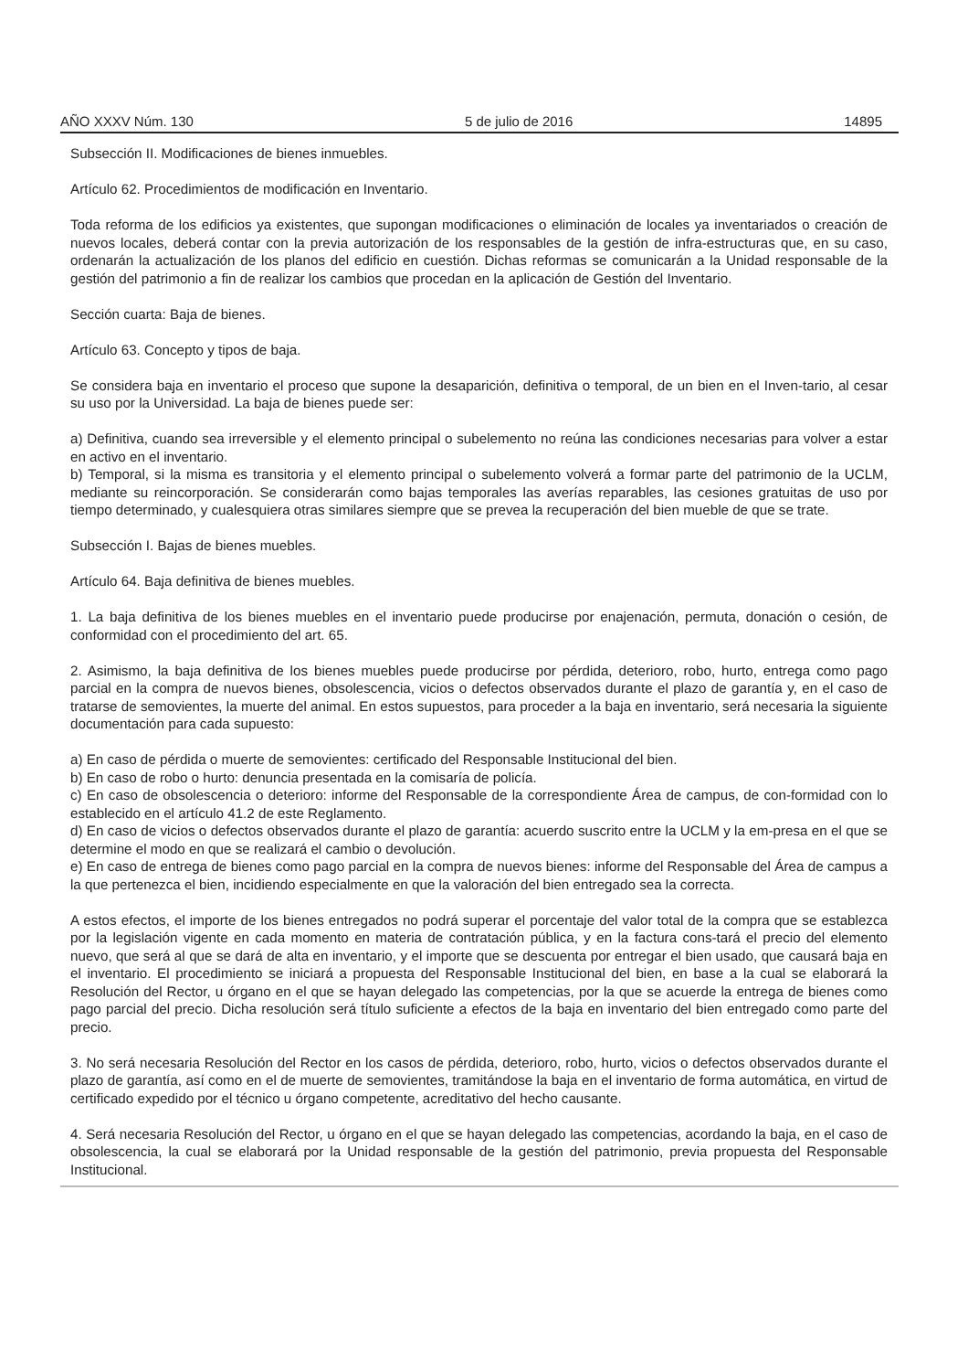AÑO XXXV Núm. 130 5 de julio de 2016 14895
Subsección II. Modificaciones de bienes inmuebles.
Artículo 62. Procedimientos de modificación en Inventario.
Toda reforma de los edificios ya existentes, que supongan modificaciones o eliminación de locales ya inventariados o creación de nuevos locales, deberá contar con la previa autorización de los responsables de la gestión de infra-estructuras que, en su caso, ordenarán la actualización de los planos del edificio en cuestión. Dichas reformas se comunicarán a la Unidad responsable de la gestión del patrimonio a fin de realizar los cambios que procedan en la aplicación de Gestión del Inventario.
Sección cuarta: Baja de bienes.
Artículo 63. Concepto y tipos de baja.
Se considera baja en inventario el proceso que supone la desaparición, definitiva o temporal, de un bien en el Inven-tario, al cesar su uso por la Universidad. La baja de bienes puede ser:
a) Definitiva, cuando sea irreversible y el elemento principal o subelemento no reúna las condiciones necesarias para volver a estar en activo en el inventario.
b) Temporal, si la misma es transitoria y el elemento principal o subelemento volverá a formar parte del patrimonio de la UCLM, mediante su reincorporación. Se considerarán como bajas temporales las averías reparables, las cesiones gratuitas de uso por tiempo determinado, y cualesquiera otras similares siempre que se prevea la recuperación del bien mueble de que se trate.
Subsección I. Bajas de bienes muebles.
Artículo 64. Baja definitiva de bienes muebles.
1. La baja definitiva de los bienes muebles en el inventario puede producirse por enajenación, permuta, donación o cesión, de conformidad con el procedimiento del art. 65.
2. Asimismo, la baja definitiva de los bienes muebles puede producirse por pérdida, deterioro, robo, hurto, entrega como pago parcial en la compra de nuevos bienes, obsolescencia, vicios o defectos observados durante el plazo de garantía y, en el caso de tratarse de semovientes, la muerte del animal. En estos supuestos, para proceder a la baja en inventario, será necesaria la siguiente documentación para cada supuesto:
a) En caso de pérdida o muerte de semovientes: certificado del Responsable Institucional del bien.
b) En caso de robo o hurto: denuncia presentada en la comisaría de policía.
c) En caso de obsolescencia o deterioro: informe del Responsable de la correspondiente Área de campus, de con-formidad con lo establecido en el artículo 41.2 de este Reglamento.
d) En caso de vicios o defectos observados durante el plazo de garantía: acuerdo suscrito entre la UCLM y la em-presa en el que se determine el modo en que se realizará el cambio o devolución.
e) En caso de entrega de bienes como pago parcial en la compra de nuevos bienes: informe del Responsable del Área de campus a la que pertenezca el bien, incidiendo especialmente en que la valoración del bien entregado sea la correcta.
A estos efectos, el importe de los bienes entregados no podrá superar el porcentaje del valor total de la compra que se establezca por la legislación vigente en cada momento en materia de contratación pública, y en la factura cons-tará el precio del elemento nuevo, que será al que se dará de alta en inventario, y el importe que se descuenta por entregar el bien usado, que causará baja en el inventario. El procedimiento se iniciará a propuesta del Responsable Institucional del bien, en base a la cual se elaborará la Resolución del Rector, u órgano en el que se hayan delegado las competencias, por la que se acuerde la entrega de bienes como pago parcial del precio. Dicha resolución será título suficiente a efectos de la baja en inventario del bien entregado como parte del precio.
3. No será necesaria Resolución del Rector en los casos de pérdida, deterioro, robo, hurto, vicios o defectos observados durante el plazo de garantía, así como en el de muerte de semovientes, tramitándose la baja en el inventario de forma automática, en virtud de certificado expedido por el técnico u órgano competente, acreditativo del hecho causante.
4. Será necesaria Resolución del Rector, u órgano en el que se hayan delegado las competencias, acordando la baja, en el caso de obsolescencia, la cual se elaborará por la Unidad responsable de la gestión del patrimonio, previa propuesta del Responsable Institucional.